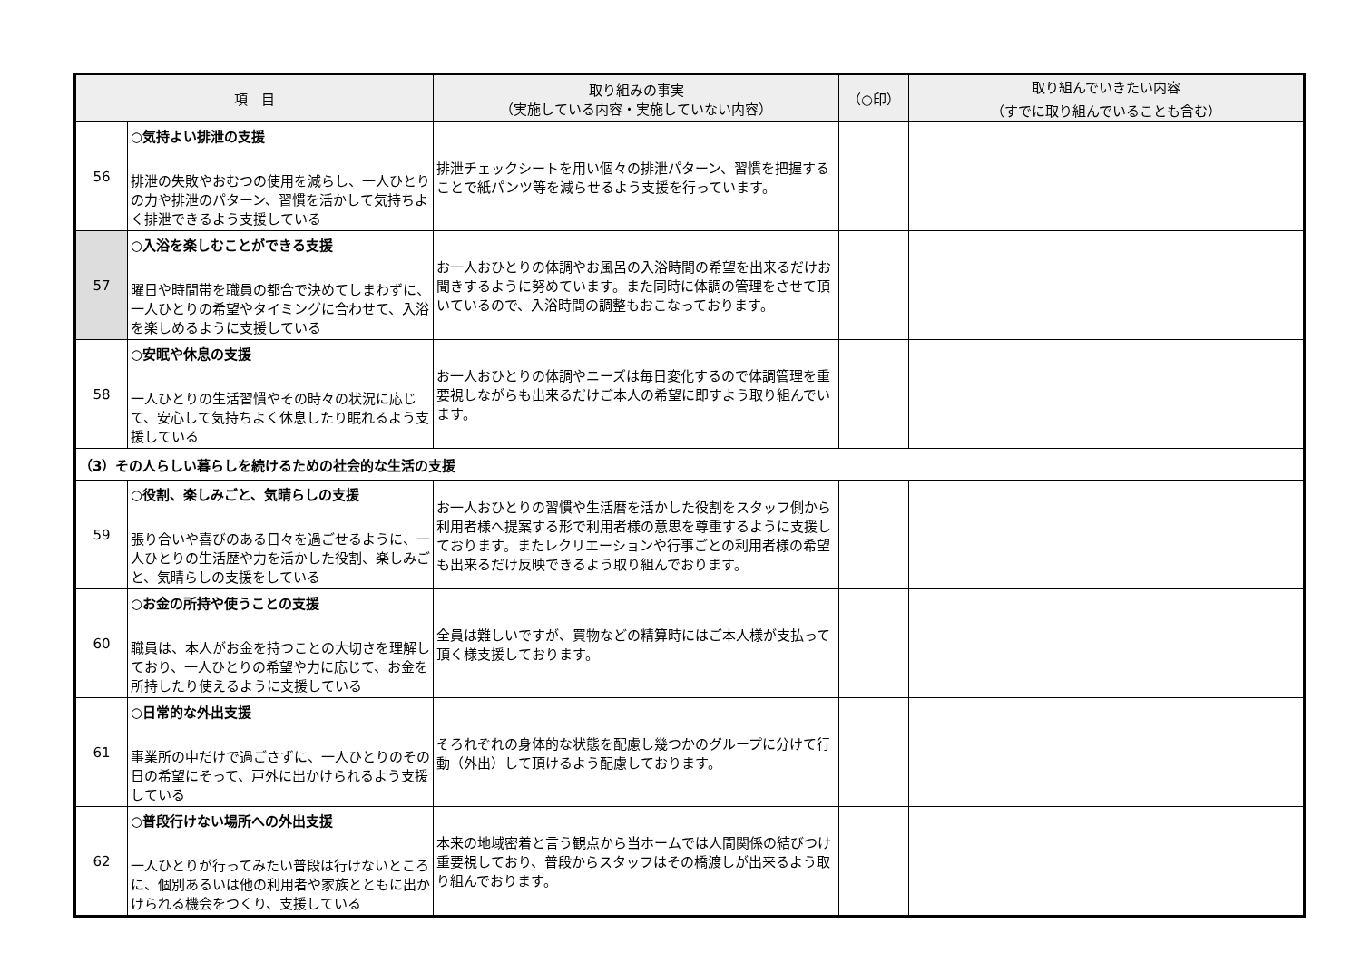| 項 目 | | 取り組みの事実 （実施している内容・実施していない内容） | （○印） | 取り組んでいきたい内容 （すでに取り組んでいることも含む） |
| --- | --- | --- | --- | --- |
| 56 | ○気持よい排泄の支援 排泄の失敗やおむつの使用を減らし、一人ひとりの力や排泄のパターン、習慣を活かして気持ちよく排泄できるよう支援している | 排泄チェックシートを用い個々の排泄パターン、習慣を把握することで紙パンツ等を減らせるよう支援を行っています。 | | |
| 57 | ○入浴を楽しむことができる支援 曜日や時間帯を職員の都合で決めてしまわずに、一人ひとりの希望やタイミングに合わせて、入浴を楽しめるように支援している | お一人おひとりの体調やお風呂の入浴時間の希望を出来るだけお聞きするように努めています。また同時に体調の管理をさせて頂いているので、入浴時間の調整もおこなっております。 | | |
| 58 | ○安眠や休息の支援 一人ひとりの生活習慣やその時々の状況に応じて、安心して気持ちよく休息したり眠れるよう支援している | お一人おひとりの体調やニーズは毎日変化するので体調管理を重要視しながらも出来るだけご本人の希望に即すよう取り組んでいます。 | | |
| （3）その人らしい暮らしを続けるための社会的な生活の支援 | | | | |
| 59 | ○役割、楽しみごと、気晴らしの支援 張り合いや喜びのある日々を過ごせるように、一人ひとりの生活歴や力を活かした役割、楽しみごと、気晴らしの支援をしている | お一人おひとりの習慣や生活暦を活かした役割をスタッフ側から利用者様へ提案する形で利用者様の意思を尊重するように支援しております。またレクリエーションや行事ごとの利用者様の希望も出来るだけ反映できるよう取り組んでおります。 | | |
| 60 | ○お金の所持や使うことの支援 職員は、本人がお金を持つことの大切さを理解しており、一人ひとりの希望や力に応じて、お金を所持したり使えるように支援している | 全員は難しいですが、買物などの精算時にはご本人様が支払って頂く様支援しております。 | | |
| 61 | ○日常的な外出支援 事業所の中だけで過ごさずに、一人ひとりのその日の希望にそって、戸外に出かけられるよう支援している | そろれぞれの身体的な状態を配慮し幾つかのグループに分けて行動（外出）して頂けるよう配慮しております。 | | |
| 62 | ○普段行けない場所への外出支援 一人ひとりが行ってみたい普段は行けないところに、個別あるいは他の利用者や家族とともに出かけられる機会をつくり、支援している | 本来の地域密着と言う観点から当ホームでは人間関係の結びつけ重要視しており、普段からスタッフはその橋渡しが出来るよう取り組んでおります。 | | |